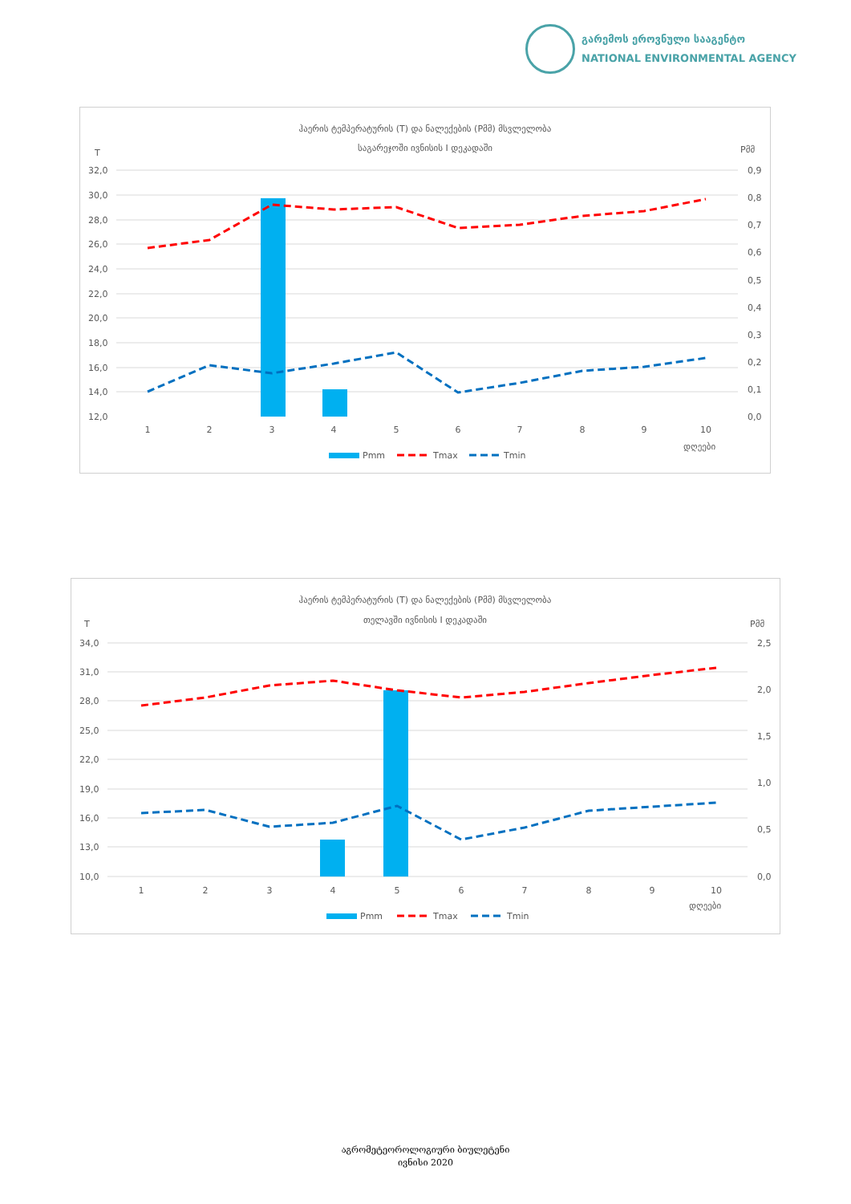გარემოს ეროვნული სააგენტო
NATIONAL ENVIRONMENTAL AGENCY
ჰაერის ტემპერატურის (T) და ნალექების (Pმმ) მსვლელობა
საგარეჯოში ივნისის I დეკადაში
T
Pმმ
32,0
30,0
28,0
26,0
24,0
22,0
20,0
18,0
16,0
14,0
12,0
0,9
0,8
0,7
0,6
0,5
0,4
0,3
0,2
0,1
0,0
1
2
3
4
5
6
7
8
9
10
დღეები
Pmm
Tmax
Tmin
ჰაერის ტემპერატურის (T) და ნალექების (Pმმ) მსვლელობა
თელავში ივნისის I დეკადაში
T
Pმმ
34,0
31,0
28,0
25,0
22,0
19,0
16,0
13,0
10,0
2,5
2,0
1,5
1,0
0,5
0,0
1
2
3
4
5
6
7
8
9
10
დღეები
Pmm
Tmax
Tmin
აგრომეტეოროლოგიური ბიულეტენი
ივნისი 2020